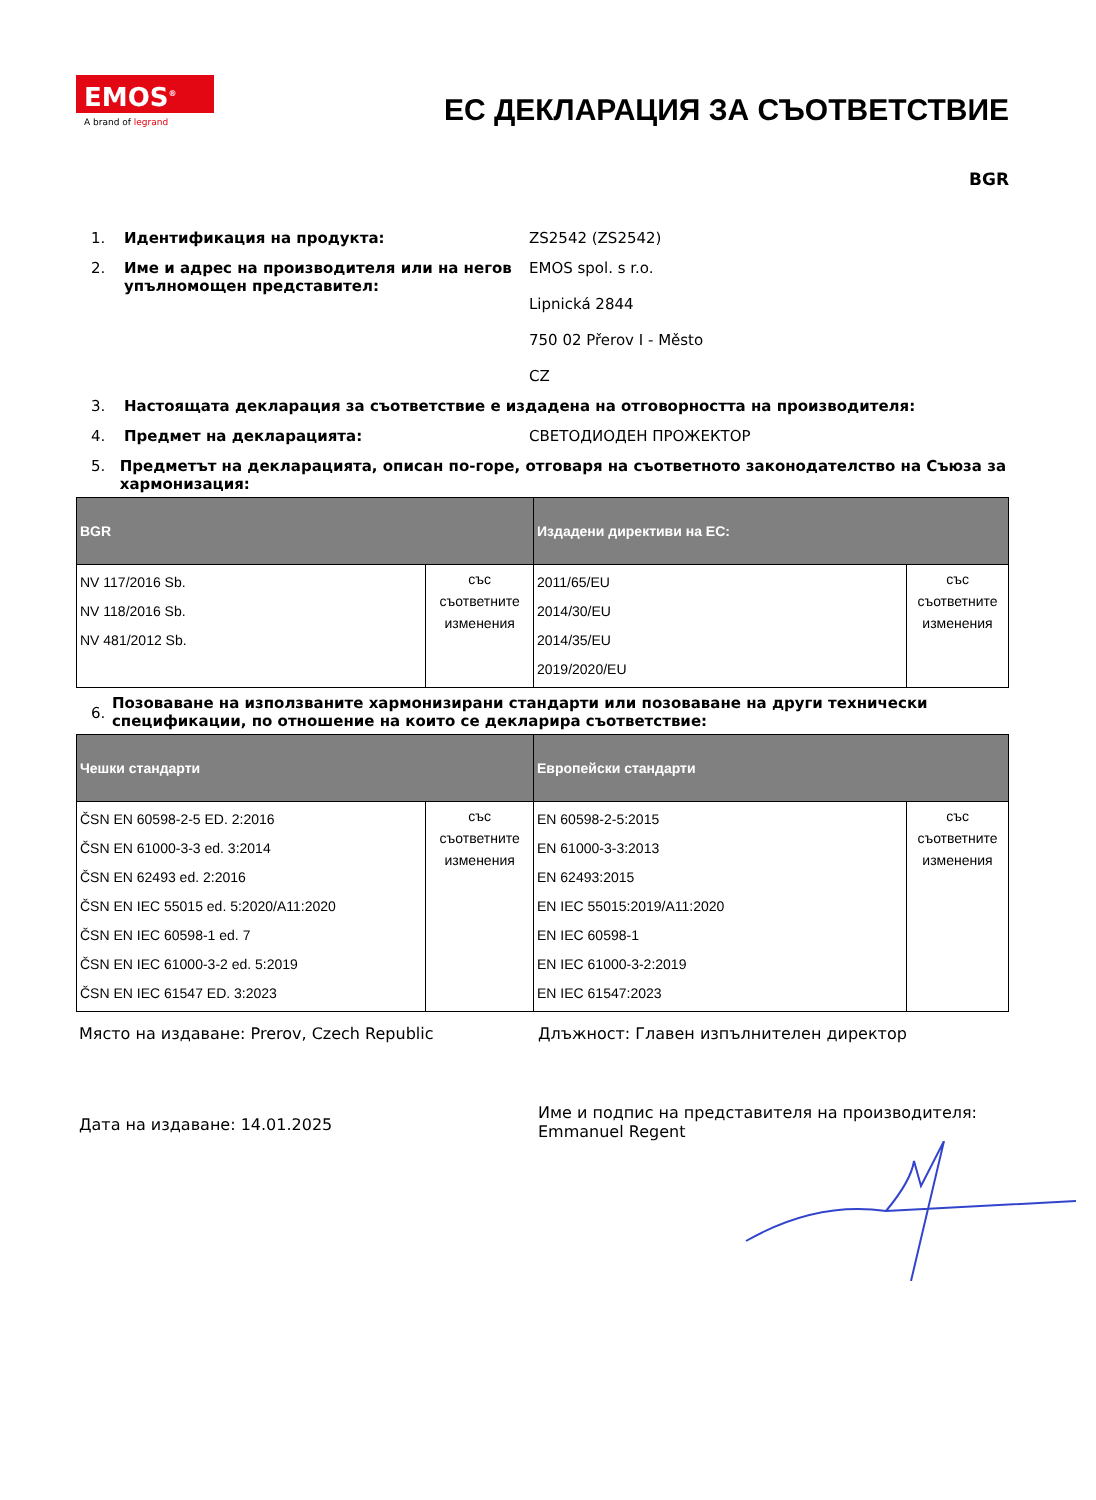EMOS<sup>®</sup>
A brand of legrand
ЕС ДЕКЛАРАЦИЯ ЗА СЪОТВЕТСТВИЕ
BGR
1. Идентификация на продукта: ZS2542 (ZS2542)
2. Име и адрес на производителя или на негов упълномощен представител:
EMOS spol. s r.o.
Lipnická 2844
750 02 Přerov I - Město
CZ
3. Настоящата декларация за съответствие е издадена на отговорността на производителя:
4. Предмет на декларацията: СВЕТОДИОДЕН ПРОЖЕКТОР
5. Предметът на декларацията, описан по-горе, отговаря на съответното законодателство на Съюза за хармонизация:
| BGR | | Издадени директиви на ЕС: | |
| --- | --- | --- | --- |
| NV 117/2016 Sb. NV 118/2016 Sb. NV 481/2012 Sb. | със съответните изменения | 2011/65/EU 2014/30/EU 2014/35/EU 2019/2020/EU | със съответните изменения |
6.
Позоваване на използваните хармонизирани стандарти или позоваване на други технически спецификации, по отношение на които се декларира съответствие:
| Чешки стандарти | | Европейски стандарти | |
| --- | --- | --- | --- |
| ČSN EN 60598-2-5 ED. 2:2016 ČSN EN 61000-3-3 ed. 3:2014 ČSN EN 62493 ed. 2:2016 ČSN EN IEC 55015 ed. 5:2020/A11:2020 ČSN EN IEC 60598-1 ed. 7 ČSN EN IEC 61000-3-2 ed. 5:2019 ČSN EN IEC 61547 ED. 3:2023 | със съответните изменения | EN 60598-2-5:2015 EN 61000-3-3:2013 EN 62493:2015 EN IEC 55015:2019/A11:2020 EN IEC 60598-1 EN IEC 61000-3-2:2019 EN IEC 61547:2023 | със съответните изменения |
Място на издаване: Prerov, Czech Republic Длъжност: Главен изпълнителен директор
Дата на издаване: 14.01.2025
Име и подпис на представителя на производителя:
Emmanuel Regent